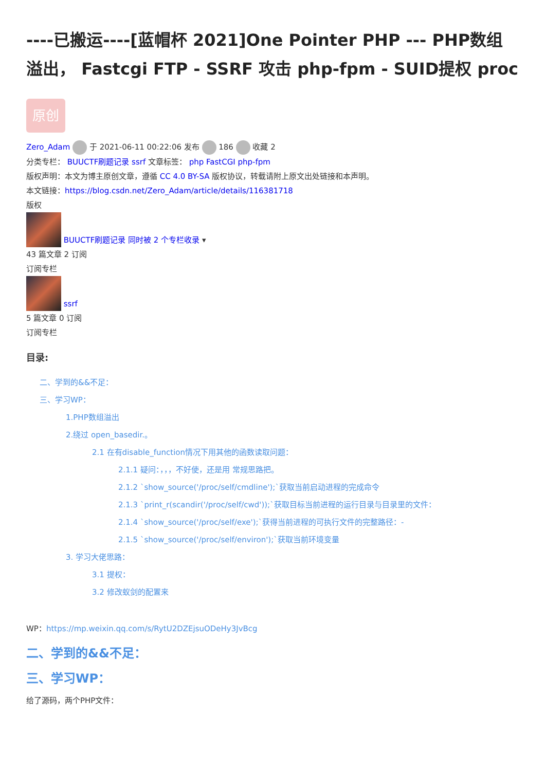----已搬运----[蓝帽杯 2021]One Pointer PHP --- PHP数组溢出， Fastcgi FTP - SSRF 攻击 php-fpm - SUID提权 proc
原创
Zero_Adam 于 2021-06-11 00:22:06 发布 186 收藏 2
分类专栏： BUUCTF刷题记录 ssrf 文章标签： php FastCGI php-fpm
版权声明：本文为博主原创文章，遵循 CC 4.0 BY-SA 版权协议，转载请附上原文出处链接和本声明。
本文链接：https://blog.csdn.net/Zero_Adam/article/details/116381718
版权
BUUCTF刷题记录 同时被 2 个专栏收录 ▾
43 篇文章 2 订阅
订阅专栏
ssrf
5 篇文章 0 订阅
订阅专栏
目录:
二、学到的&&不足：
三、学习WP：
1.PHP数组溢出
2.绕过 open_basedir.。
2.1 在有disable_function情况下用其他的函数读取问题：
2.1.1 疑问：，，，不好使，还是用 常规思路把。
2.1.2 `show_source('/proc/self/cmdline');`获取当前启动进程的完成命令
2.1.3 `print_r(scandir('/proc/self/cwd'));`获取目标当前进程的运行目录与目录里的文件：
2.1.4 `show_source('/proc/self/exe');`获得当前进程的可执行文件的完整路径：-
2.1.5 `show_source('/proc/self/environ');`获取当前环境变量
3. 学习大佬思路：
3.1 提权：
3.2 修改蚁剑的配置来
WP：https://mp.weixin.qq.com/s/RytU2DZEjsuODeHy3JvBcg
二、学到的&&不足：
三、学习WP：
给了源码，两个PHP文件：